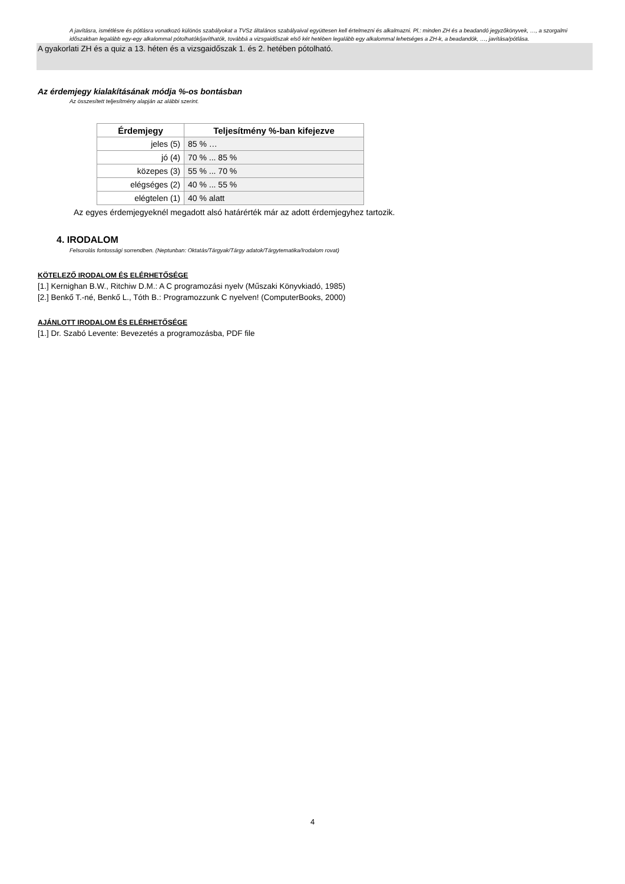A javításra, ismétlésre és pótlásra vonatkozó különös szabályokat a TVSz általános szabályaival együttesen kell értelmezni és alkalmazni. Pl.: minden ZH és a beadandó jegyzőkönyvek, …, a szorgalmi időszakban legalább egy-egy alkalommal pótolhatók/javíthatók, továbbá a vizsgaidőszak első két hetében legalább egy alkalommal lehetséges a ZH-k, a beadandók, …, javítása/pótlása.
A gyakorlati ZH és a quiz a 13. héten és a vizsgaidőszak 1. és 2. hetében pótolható.
Az érdemjegy kialakításának módja %-os bontásban
Az összesített teljesítmény alapján az alábbi szerint.
| Érdemjegy | Teljesítmény %-ban kifejezve |
| --- | --- |
| jeles (5) | 85 % … |
| jó (4) | 70 % ... 85 % |
| közepes (3) | 55 % ... 70 % |
| elégséges (2) | 40 % ... 55 % |
| elégtelen (1) | 40 % alatt |
Az egyes érdemjegyeknél megadott alsó határérték már az adott érdemjegyhez tartozik.
4. IRODALOM
Felsorolás fontossági sorrendben. (Neptunban: Oktatás/Tárgyak/Tárgy adatok/Tárgytematika/Irodalom rovat)
KÖTELEZŐ IRODALOM ÉS ELÉRHETŐSÉGE
[1.] Kernighan B.W., Ritchiw D.M.: A C programozási nyelv (Műszaki Könyvkiadó, 1985)
[2.] Benkő T.-né, Benkő L., Tóth B.: Programozzunk C nyelven! (ComputerBooks, 2000)
AJÁNLOTT IRODALOM ÉS ELÉRHETŐSÉGE
[1.] Dr. Szabó Levente: Bevezetés a programozásba, PDF file
4